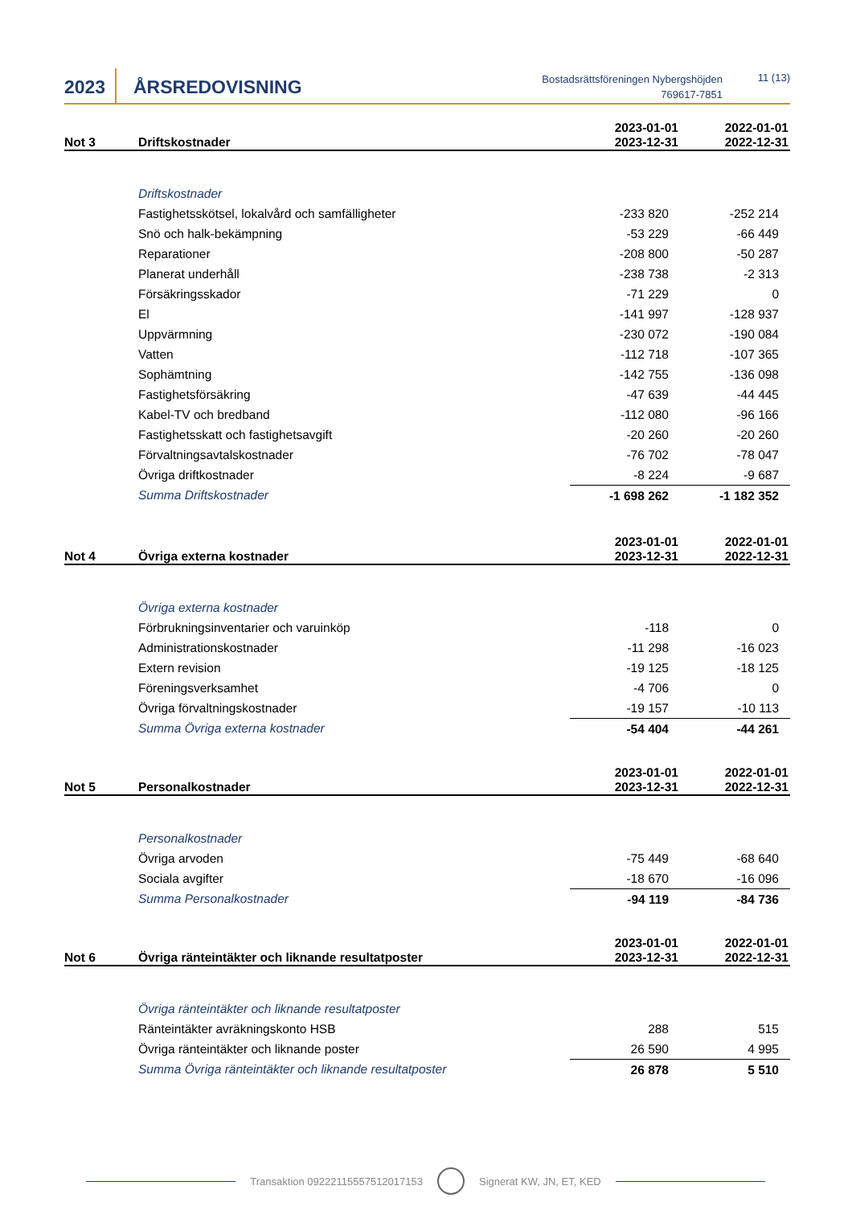2023 ÅRSREDOVISNING
Bostadsrättsföreningen Nybergshöjden
769617-7851
11 (13)
| Not 3 | Driftskostnader | 2023-01-01 2023-12-31 | 2022-01-01 2022-12-31 |
| --- | --- | --- | --- |
| | Driftskostnader | | |
| | Fastighetsskötsel, lokalvård och samfälligheter | -233 820 | -252 214 |
| | Snö och halk-bekämpning | -53 229 | -66 449 |
| | Reparationer | -208 800 | -50 287 |
| | Planerat underhåll | -238 738 | -2 313 |
| | Försäkringsskador | -71 229 | 0 |
| | El | -141 997 | -128 937 |
| | Uppvärmning | -230 072 | -190 084 |
| | Vatten | -112 718 | -107 365 |
| | Sophämtning | -142 755 | -136 098 |
| | Fastighetsförsäkring | -47 639 | -44 445 |
| | Kabel-TV och bredband | -112 080 | -96 166 |
| | Fastighetsskatt och fastighetsavgift | -20 260 | -20 260 |
| | Förvaltningsavtalskostnader | -76 702 | -78 047 |
| | Övriga driftkostnader | -8 224 | -9 687 |
| | Summa Driftskostnader | -1 698 262 | -1 182 352 |
| Not 4 | Övriga externa kostnader | 2023-01-01 2023-12-31 | 2022-01-01 2022-12-31 |
| --- | --- | --- | --- |
| | Övriga externa kostnader | | |
| | Förbrukningsinventarier och varuinköp | -118 | 0 |
| | Administrationskostnader | -11 298 | -16 023 |
| | Extern revision | -19 125 | -18 125 |
| | Föreningsverksamhet | -4 706 | 0 |
| | Övriga förvaltningskostnader | -19 157 | -10 113 |
| | Summa Övriga externa kostnader | -54 404 | -44 261 |
| Not 5 | Personalkostnader | 2023-01-01 2023-12-31 | 2022-01-01 2022-12-31 |
| --- | --- | --- | --- |
| | Personalkostnader | | |
| | Övriga arvoden | -75 449 | -68 640 |
| | Sociala avgifter | -18 670 | -16 096 |
| | Summa Personalkostnader | -94 119 | -84 736 |
| Not 6 | Övriga ränteintäkter och liknande resultatposter | 2023-01-01 2023-12-31 | 2022-01-01 2022-12-31 |
| --- | --- | --- | --- |
| | Övriga ränteintäkter och liknande resultatposter | | |
| | Ränteintäkter avräkningskonto HSB | 288 | 515 |
| | Övriga ränteintäkter och liknande poster | 26 590 | 4 995 |
| | Summa Övriga ränteintäkter och liknande resultatposter | 26 878 | 5 510 |
Transaktion 09222115557512017153
Signerat KW, JN, ET, KED